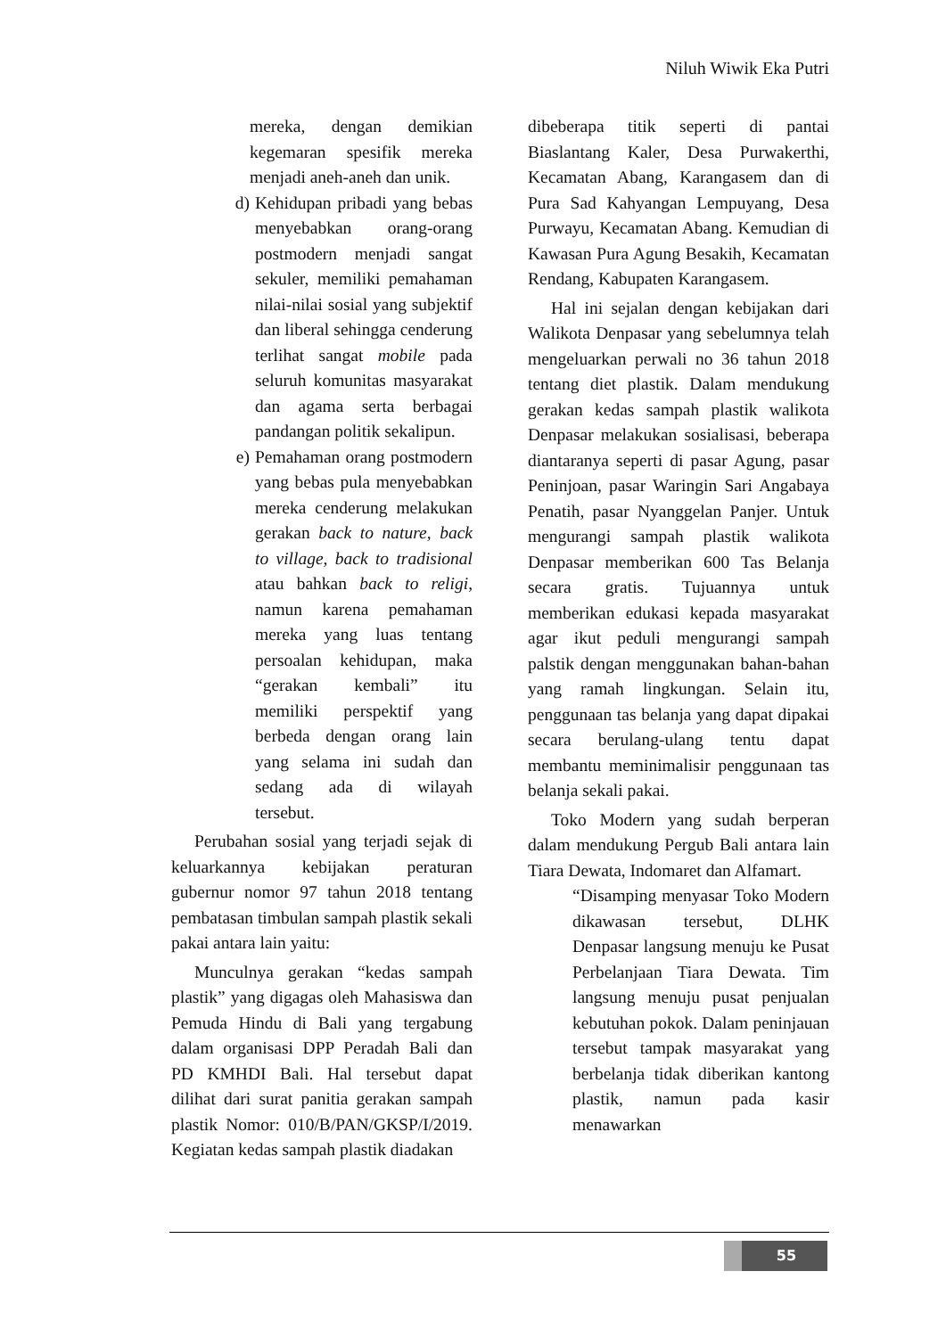Niluh Wiwik Eka Putri
mereka, dengan demikian kegemaran spesifik mereka menjadi aneh-aneh dan unik.
d) Kehidupan pribadi yang bebas menyebabkan orang-orang postmodern menjadi sangat sekuler, memiliki pemahaman nilai-nilai sosial yang subjektif dan liberal sehingga cenderung terlihat sangat mobile pada seluruh komunitas masyarakat dan agama serta berbagai pandangan politik sekalipun.
e) Pemahaman orang postmodern yang bebas pula menyebabkan mereka cenderung melakukan gerakan back to nature, back to village, back to tradisional atau bahkan back to religi, namun karena pemahaman mereka yang luas tentang persoalan kehidupan, maka “gerakan kembali” itu memiliki perspektif yang berbeda dengan orang lain yang selama ini sudah dan sedang ada di wilayah tersebut.
Perubahan sosial yang terjadi sejak di keluarkannya kebijakan peraturan gubernur nomor 97 tahun 2018 tentang pembatasan timbulan sampah plastik sekali pakai antara lain yaitu:
Munculnya gerakan “kedas sampah plastik” yang digagas oleh Mahasiswa dan Pemuda Hindu di Bali yang tergabung dalam organisasi DPP Peradah Bali dan PD KMHDI Bali. Hal tersebut dapat dilihat dari surat panitia gerakan sampah plastik Nomor: 010/B/PAN/GKSP/I/2019. Kegiatan kedas sampah plastik diadakan
dibeberapa titik seperti di pantai Biaslantang Kaler, Desa Purwakerthi, Kecamatan Abang, Karangasem dan di Pura Sad Kahyangan Lempuyang, Desa Purwayu, Kecamatan Abang. Kemudian di Kawasan Pura Agung Besakih, Kecamatan Rendang, Kabupaten Karangasem.
Hal ini sejalan dengan kebijakan dari Walikota Denpasar yang sebelumnya telah mengeluarkan perwali no 36 tahun 2018 tentang diet plastik. Dalam mendukung gerakan kedas sampah plastik walikota Denpasar melakukan sosialisasi, beberapa diantaranya seperti di pasar Agung, pasar Peninjoan, pasar Waringin Sari Angabaya Penatih, pasar Nyanggelan Panjer. Untuk mengurangi sampah plastik walikota Denpasar memberikan 600 Tas Belanja secara gratis. Tujuannya untuk memberikan edukasi kepada masyarakat agar ikut peduli mengurangi sampah palstik dengan menggunakan bahan-bahan yang ramah lingkungan. Selain itu, penggunaan tas belanja yang dapat dipakai secara berulang-ulang tentu dapat membantu meminimalisir penggunaan tas belanja sekali pakai.
Toko Modern yang sudah berperan dalam mendukung Pergub Bali antara lain Tiara Dewata, Indomaret dan Alfamart.
“Disamping menyasar Toko Modern dikawasan tersebut, DLHK Denpasar langsung menuju ke Pusat Perbelanjaan Tiara Dewata. Tim langsung menuju pusat penjualan kebutuhan pokok. Dalam peninjauan tersebut tampak masyarakat yang berbelanja tidak diberikan kantong plastik, namun pada kasir menawarkan
55